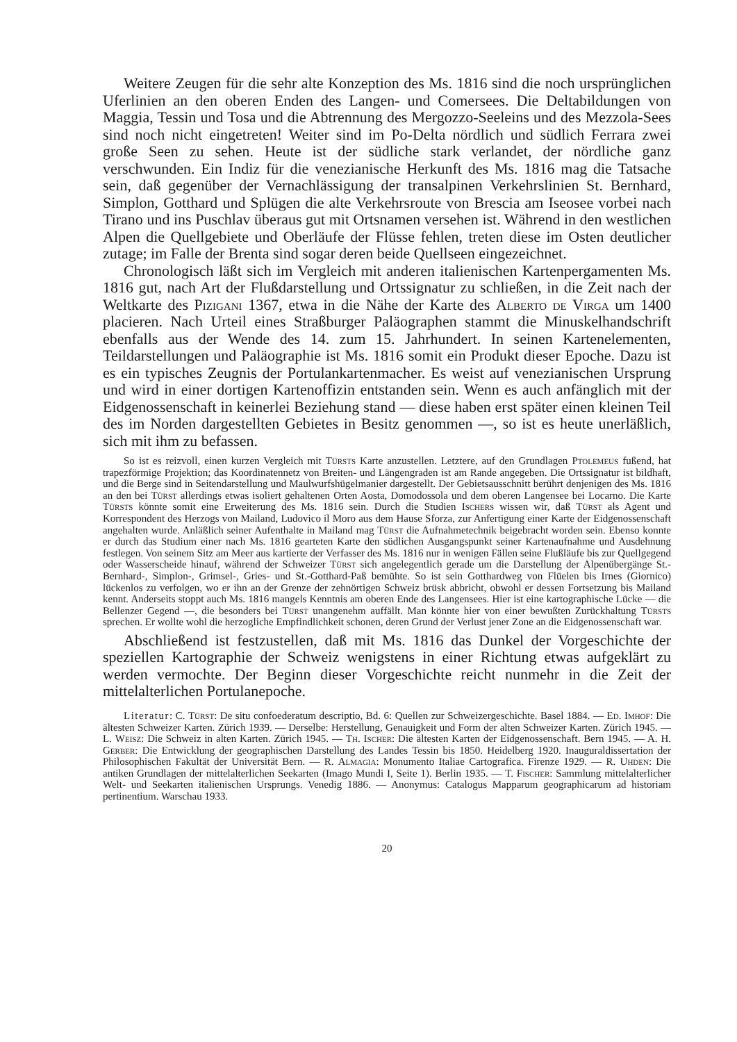Weitere Zeugen für die sehr alte Konzeption des Ms. 1816 sind die noch ursprünglichen Uferlinien an den oberen Enden des Langen- und Comersees. Die Deltabildungen von Maggia, Tessin und Tosa und die Abtrennung des Mergozzo-Seeleins und des Mezzola-Sees sind noch nicht eingetreten! Weiter sind im Po-Delta nördlich und südlich Ferrara zwei große Seen zu sehen. Heute ist der südliche stark verlandet, der nördliche ganz verschwunden. Ein Indiz für die venezianische Herkunft des Ms. 1816 mag die Tatsache sein, daß gegenüber der Vernachlässigung der transalpinen Verkehrslinien St. Bernhard, Simplon, Gotthard und Splügen die alte Verkehrsroute von Brescia am Iseosee vorbei nach Tirano und ins Puschlav überaus gut mit Ortsnamen versehen ist. Während in den westlichen Alpen die Quellgebiete und Oberläufe der Flüsse fehlen, treten diese im Osten deutlicher zutage; im Falle der Brenta sind sogar deren beide Quellseen eingezeichnet.
Chronologisch läßt sich im Vergleich mit anderen italienischen Kartenpergamenten Ms. 1816 gut, nach Art der Flußdarstellung und Ortssignatur zu schließen, in die Zeit nach der Weltkarte des Pizigani 1367, etwa in die Nähe der Karte des Alberto de Virga um 1400 placieren. Nach Urteil eines Straßburger Paläographen stammt die Minuskelhandschrift ebenfalls aus der Wende des 14. zum 15. Jahrhundert. In seinen Kartenelementen, Teildarstellungen und Paläographie ist Ms. 1816 somit ein Produkt dieser Epoche. Dazu ist es ein typisches Zeugnis der Portulankartenmacher. Es weist auf venezianischen Ursprung und wird in einer dortigen Kartenoffizin entstanden sein. Wenn es auch anfänglich mit der Eidgenossenschaft in keinerlei Beziehung stand — diese haben erst später einen kleinen Teil des im Norden dargestellten Gebietes in Besitz genommen —, so ist es heute unerläßlich, sich mit ihm zu befassen.
So ist es reizvoll, einen kurzen Vergleich mit Türsts Karte anzustellen. Letztere, auf den Grundlagen Ptolemeus fußend, hat trapezförmige Projektion; das Koordinatennetz von Breiten- und Längengraden ist am Rande angegeben. Die Ortssignatur ist bildhaft, und die Berge sind in Seitendarstellung und Maulwurfshügelmanier dargestellt. Der Gebietsausschnitt berührt denjenigen des Ms. 1816 an den bei Türst allerdings etwas isoliert gehaltenen Orten Aosta, Domodossola und dem oberen Langensee bei Locarno. Die Karte Türsts könnte somit eine Erweiterung des Ms. 1816 sein. Durch die Studien Ischers wissen wir, daß Türst als Agent und Korrespondent des Herzogs von Mailand, Ludovico il Moro aus dem Hause Sforza, zur Anfertigung einer Karte der Eidgenossenschaft angehalten wurde. Anläßlich seiner Aufenthalte in Mailand mag Türst die Aufnahmetechnik beigebracht worden sein. Ebenso konnte er durch das Studium einer nach Ms. 1816 gearteten Karte den südlichen Ausgangspunkt seiner Kartenaufnahme und Ausdehnung festlegen. Von seinem Sitz am Meer aus kartierte der Verfasser des Ms. 1816 nur in wenigen Fällen seine Flußläufe bis zur Quellgegend oder Wasserscheide hinauf, während der Schweizer Türst sich angelegentlich gerade um die Darstellung der Alpenübergänge St.-Bernhard-, Simplon-, Grimsel-, Gries- und St.-Gotthard-Paß bemühte. So ist sein Gotthardweg von Flüelen bis Irnes (Giornico) lückenlos zu verfolgen, wo er ihn an der Grenze der zehnörtigen Schweiz brüsk abbricht, obwohl er dessen Fortsetzung bis Mailand kennt. Anderseits stoppt auch Ms. 1816 mangels Kenntnis am oberen Ende des Langensees. Hier ist eine kartographische Lücke — die Bellenzer Gegend —, die besonders bei Türst unangenehm auffällt. Man könnte hier von einer bewußten Zurückhaltung Türsts sprechen. Er wollte wohl die herzogliche Empfindlichkeit schonen, deren Grund der Verlust jener Zone an die Eidgenossenschaft war.
Abschließend ist festzustellen, daß mit Ms. 1816 das Dunkel der Vorgeschichte der speziellen Kartographie der Schweiz wenigstens in einer Richtung etwas aufgeklärt zu werden vermochte. Der Beginn dieser Vorgeschichte reicht nunmehr in die Zeit der mittelalterlichen Portulanepoche.
Literatur: C. Türst: De situ confoederatum descriptio, Bd. 6: Quellen zur Schweizergeschichte. Basel 1884. — Ed. Imhof: Die ältesten Schweizer Karten. Zürich 1939. — Derselbe: Herstellung, Genauigkeit und Form der alten Schweizer Karten. Zürich 1945. — L. Weisz: Die Schweiz in alten Karten. Zürich 1945. — Th. Ischer: Die ältesten Karten der Eidgenossenschaft. Bern 1945. — A. H. Gerber: Die Entwicklung der geographischen Darstellung des Landes Tessin bis 1850. Heidelberg 1920. Inauguraldissertation der Philosophischen Fakultät der Universität Bern. — R. Almagia: Monumento Italiae Cartografica. Firenze 1929. — R. Uhden: Die antiken Grundlagen der mittelalterlichen Seekarten (Imago Mundi I, Seite 1). Berlin 1935. — T. Fischer: Sammlung mittelalterlicher Welt- und Seekarten italienischen Ursprungs. Venedig 1886. — Anonymus: Catalogus Mapparum geographicarum ad historiam pertinentium. Warschau 1933.
20